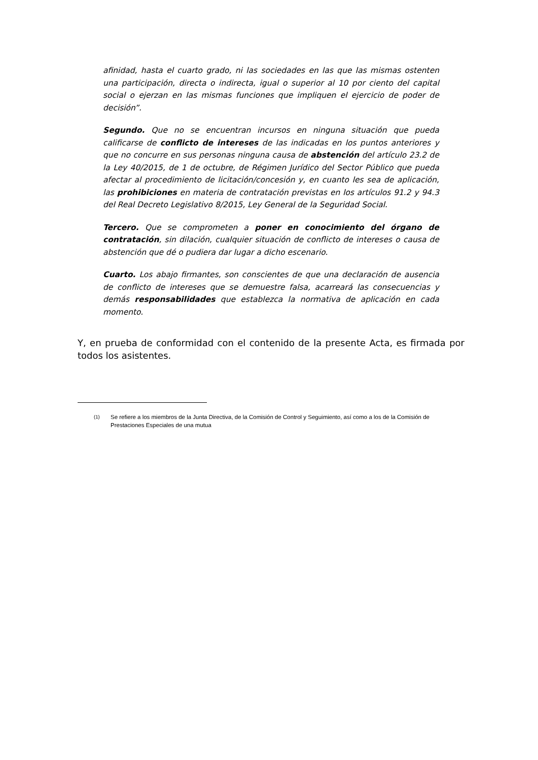afinidad, hasta el cuarto grado, ni las sociedades en las que las mismas ostenten una participación, directa o indirecta, igual o superior al 10 por ciento del capital social o ejerzan en las mismas funciones que impliquen el ejercicio de poder de decisión”.
Segundo. Que no se encuentran incursos en ninguna situación que pueda calificarse de conflicto de intereses de las indicadas en los puntos anteriores y que no concurre en sus personas ninguna causa de abstención del artículo 23.2 de la Ley 40/2015, de 1 de octubre, de Régimen Jurídico del Sector Público que pueda afectar al procedimiento de licitación/concesión y, en cuanto les sea de aplicación, las prohibiciones en materia de contratación previstas en los artículos 91.2 y 94.3 del Real Decreto Legislativo 8/2015, Ley General de la Seguridad Social.
Tercero. Que se comprometen a poner en conocimiento del órgano de contratación, sin dilación, cualquier situación de conflicto de intereses o causa de abstención que dé o pudiera dar lugar a dicho escenario.
Cuarto. Los abajo firmantes, son conscientes de que una declaración de ausencia de conflicto de intereses que se demuestre falsa, acarreará las consecuencias y demás responsabilidades que establezca la normativa de aplicación en cada momento.
Y, en prueba de conformidad con el contenido de la presente Acta, es firmada por todos los asistentes.
<sup>(1)</sup> Se refiere a los miembros de la Junta Directiva, de la Comisión de Control y Seguimiento, así como a los de la Comisión de Prestaciones Especiales de una mutua